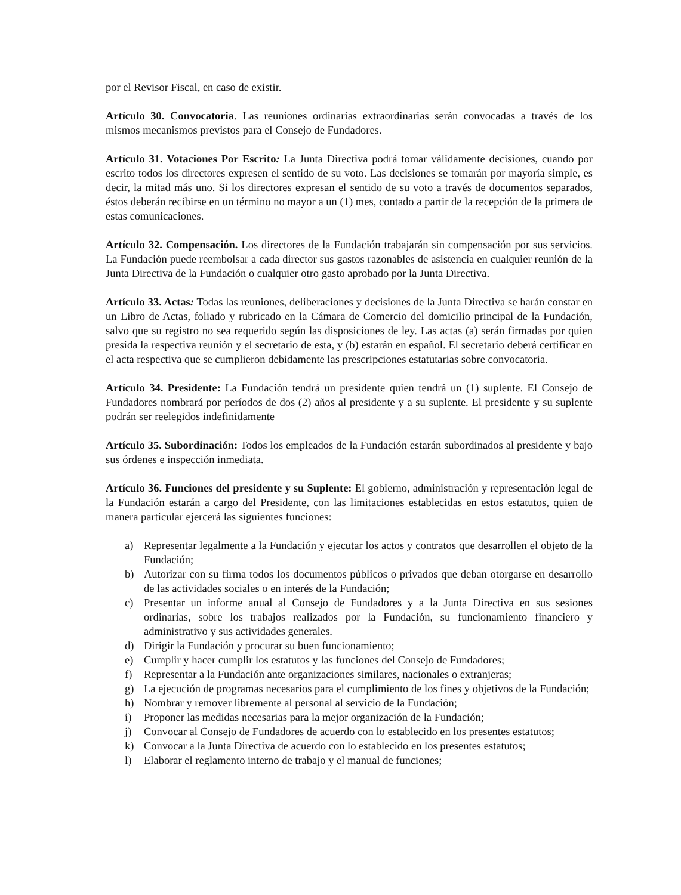por el Revisor Fiscal, en caso de existir.
Artículo 30. Convocatoria. Las reuniones ordinarias extraordinarias serán convocadas a través de los mismos mecanismos previstos para el Consejo de Fundadores.
Artículo 31. Votaciones Por Escrito: La Junta Directiva podrá tomar válidamente decisiones, cuando por escrito todos los directores expresen el sentido de su voto. Las decisiones se tomarán por mayoría simple, es decir, la mitad más uno. Si los directores expresan el sentido de su voto a través de documentos separados, éstos deberán recibirse en un término no mayor a un (1) mes, contado a partir de la recepción de la primera de estas comunicaciones.
Artículo 32. Compensación. Los directores de la Fundación trabajarán sin compensación por sus servicios. La Fundación puede reembolsar a cada director sus gastos razonables de asistencia en cualquier reunión de la Junta Directiva de la Fundación o cualquier otro gasto aprobado por la Junta Directiva.
Artículo 33. Actas: Todas las reuniones, deliberaciones y decisiones de la Junta Directiva se harán constar en un Libro de Actas, foliado y rubricado en la Cámara de Comercio del domicilio principal de la Fundación, salvo que su registro no sea requerido según las disposiciones de ley. Las actas (a) serán firmadas por quien presida la respectiva reunión y el secretario de esta, y (b) estarán en español. El secretario deberá certificar en el acta respectiva que se cumplieron debidamente las prescripciones estatutarias sobre convocatoria.
Artículo 34. Presidente: La Fundación tendrá un presidente quien tendrá un (1) suplente. El Consejo de Fundadores nombrará por períodos de dos (2) años al presidente y a su suplente. El presidente y su suplente podrán ser reelegidos indefinidamente
Artículo 35. Subordinación: Todos los empleados de la Fundación estarán subordinados al presidente y bajo sus órdenes e inspección inmediata.
Artículo 36. Funciones del presidente y su Suplente: El gobierno, administración y representación legal de la Fundación estarán a cargo del Presidente, con las limitaciones establecidas en estos estatutos, quien de manera particular ejercerá las siguientes funciones:
a) Representar legalmente a la Fundación y ejecutar los actos y contratos que desarrollen el objeto de la Fundación;
b) Autorizar con su firma todos los documentos públicos o privados que deban otorgarse en desarrollo de las actividades sociales o en interés de la Fundación;
c) Presentar un informe anual al Consejo de Fundadores y a la Junta Directiva en sus sesiones ordinarias, sobre los trabajos realizados por la Fundación, su funcionamiento financiero y administrativo y sus actividades generales.
d) Dirigir la Fundación y procurar su buen funcionamiento;
e) Cumplir y hacer cumplir los estatutos y las funciones del Consejo de Fundadores;
f) Representar a la Fundación ante organizaciones similares, nacionales o extranjeras;
g) La ejecución de programas necesarios para el cumplimiento de los fines y objetivos de la Fundación;
h) Nombrar y remover libremente al personal al servicio de la Fundación;
i) Proponer las medidas necesarias para la mejor organización de la Fundación;
j) Convocar al Consejo de Fundadores de acuerdo con lo establecido en los presentes estatutos;
k) Convocar a la Junta Directiva de acuerdo con lo establecido en los presentes estatutos;
l) Elaborar el reglamento interno de trabajo y el manual de funciones;